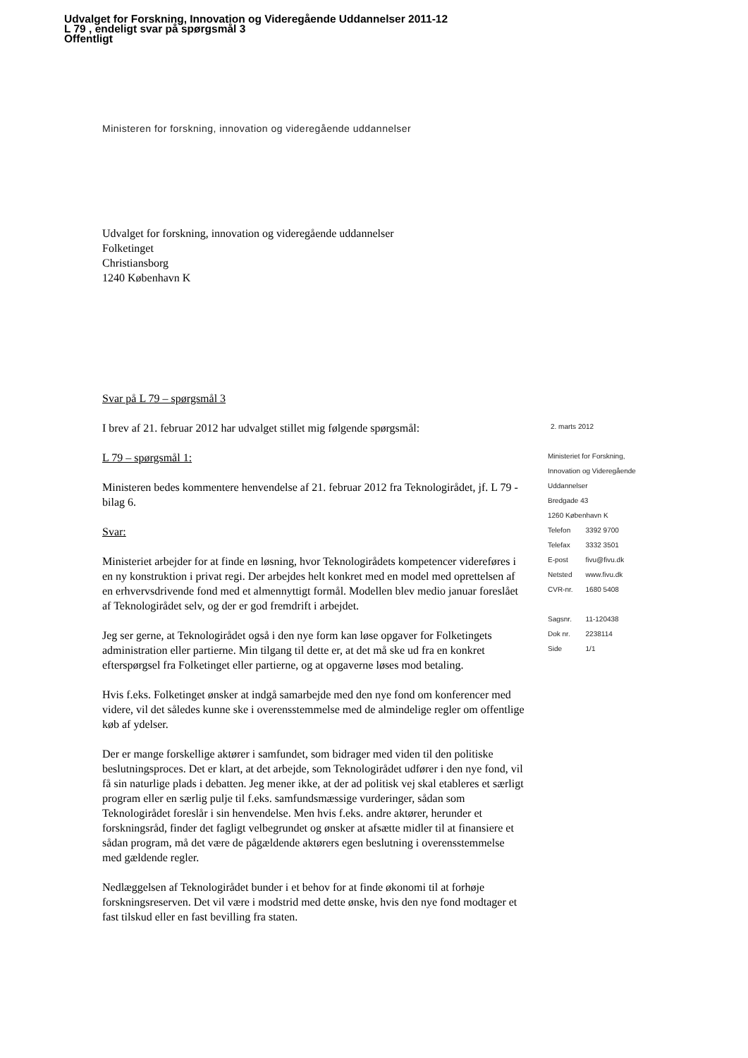Udvalget for Forskning, Innovation og Videregående Uddannelser 2011-12
L 79 , endeligt svar på spørgsmål 3
Offentligt
Ministeren for forskning, innovation og videregående uddannelser
Udvalget for forskning, innovation og videregående uddannelser
Folketinget
Christiansborg
1240 København K
Svar på L 79 – spørgsmål 3
I brev af 21. februar 2012 har udvalget stillet mig følgende spørgsmål:
L 79 – spørgsmål 1:
Ministeren bedes kommentere henvendelse af 21. februar 2012 fra Teknologirådet, jf. L 79 - bilag 6.
Svar:
Ministeriet arbejder for at finde en løsning, hvor Teknologirådets kompetencer videreføres i en ny konstruktion i privat regi. Der arbejdes helt konkret med en model med oprettelsen af en erhvervsdrivende fond med et almennyttigt formål. Modellen blev medio januar foreslået af Teknologirådet selv, og der er god fremdrift i arbejdet.
Jeg ser gerne, at Teknologirådet også i den nye form kan løse opgaver for Folketingets administration eller partierne. Min tilgang til dette er, at det må ske ud fra en konkret efterspørgsel fra Folketinget eller partierne, og at opgaverne løses mod betaling.
Hvis f.eks. Folketinget ønsker at indgå samarbejde med den nye fond om konferencer med videre, vil det således kunne ske i overensstemmelse med de almindelige regler om offentlige køb af ydelser.
Der er mange forskellige aktører i samfundet, som bidrager med viden til den politiske beslutningsproces. Det er klart, at det arbejde, som Teknologirådet udfører i den nye fond, vil få sin naturlige plads i debatten. Jeg mener ikke, at der ad politisk vej skal etableres et særligt program eller en særlig pulje til f.eks. samfundsmæssige vurderinger, sådan som Teknologirådet foreslår i sin henvendelse. Men hvis f.eks. andre aktører, herunder et forskningsråd, finder det fagligt velbegrundet og ønsker at afsætte midler til at finansiere et sådan program, må det være de pågældende aktørers egen beslutning i overensstemmelse med gældende regler.
Nedlæggelsen af Teknologirådet bunder i et behov for at finde økonomi til at forhøje forskningsreserven. Det vil være i modstrid med dette ønske, hvis den nye fond modtager et fast tilskud eller en fast bevilling fra staten.
2. marts 2012
Ministeriet for Forskning,
Innovation og Videregående
Uddannelser
Bredgade 43
1260 København K
| Telefon | 3392 9700 |
| Telefax | 3332 3501 |
| E-post | fivu@fivu.dk |
| Netsted | www.fivu.dk |
| CVR-nr. | 1680 5408 |
| Sagsnr. | 11-120438 |
| Dok nr. | 2238114 |
| Side | 1/1 |